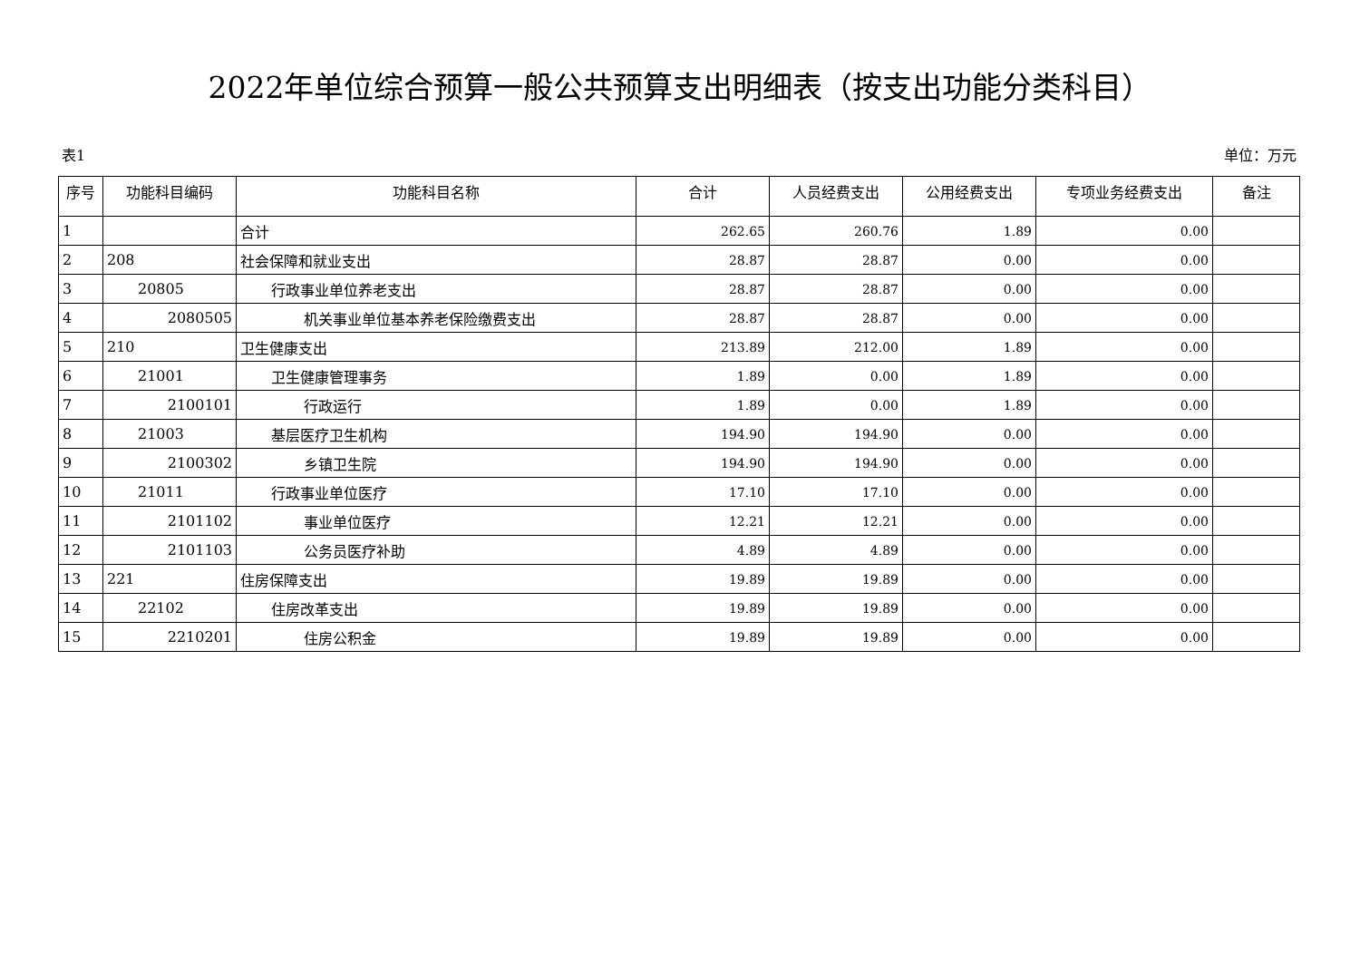2022年单位综合预算一般公共预算支出明细表（按支出功能分类科目）
表1 单位：万元
| 序号 | 功能科目编码 | 功能科目名称 | 合计 | 人员经费支出 | 公用经费支出 | 专项业务经费支出 | 备注 |
| --- | --- | --- | --- | --- | --- | --- | --- |
| 1 | | 合计 | 262.65 | 260.76 | 1.89 | 0.00 | |
| 2 | 208 | 社会保障和就业支出 | 28.87 | 28.87 | 0.00 | 0.00 | |
| 3 | 20805 | 行政事业单位养老支出 | 28.87 | 28.87 | 0.00 | 0.00 | |
| 4 | 2080505 | 机关事业单位基本养老保险缴费支出 | 28.87 | 28.87 | 0.00 | 0.00 | |
| 5 | 210 | 卫生健康支出 | 213.89 | 212.00 | 1.89 | 0.00 | |
| 6 | 21001 | 卫生健康管理事务 | 1.89 | 0.00 | 1.89 | 0.00 | |
| 7 | 2100101 | 行政运行 | 1.89 | 0.00 | 1.89 | 0.00 | |
| 8 | 21003 | 基层医疗卫生机构 | 194.90 | 194.90 | 0.00 | 0.00 | |
| 9 | 2100302 | 乡镇卫生院 | 194.90 | 194.90 | 0.00 | 0.00 | |
| 10 | 21011 | 行政事业单位医疗 | 17.10 | 17.10 | 0.00 | 0.00 | |
| 11 | 2101102 | 事业单位医疗 | 12.21 | 12.21 | 0.00 | 0.00 | |
| 12 | 2101103 | 公务员医疗补助 | 4.89 | 4.89 | 0.00 | 0.00 | |
| 13 | 221 | 住房保障支出 | 19.89 | 19.89 | 0.00 | 0.00 | |
| 14 | 22102 | 住房改革支出 | 19.89 | 19.89 | 0.00 | 0.00 | |
| 15 | 2210201 | 住房公积金 | 19.89 | 19.89 | 0.00 | 0.00 | |